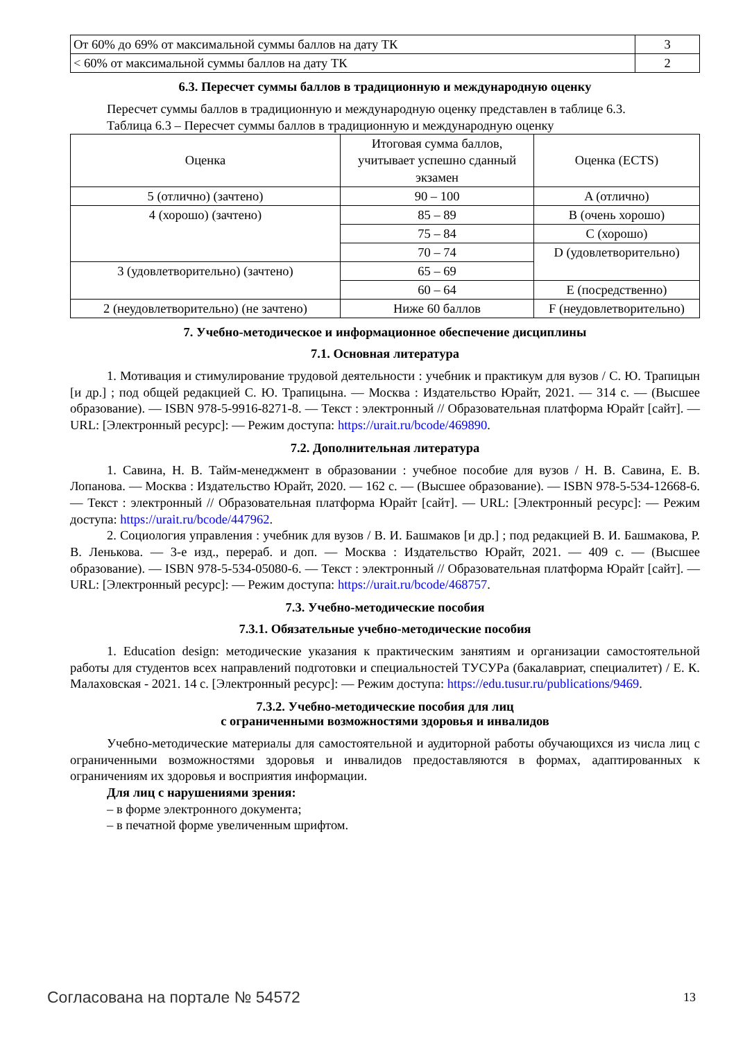| От 60% до 69% от максимальной суммы баллов на дату ТК | 3 |
| < 60% от максимальной суммы баллов на дату ТК | 2 |
6.3. Пересчет суммы баллов в традиционную и международную оценку
Пересчет суммы баллов в традиционную и международную оценку представлен в таблице 6.3.
Таблица 6.3 – Пересчет суммы баллов в традиционную и международную оценку
| Оценка | Итоговая сумма баллов, учитывает успешно сданный экзамен | Оценка (ECTS) |
| 5 (отлично) (зачтено) | 90 – 100 | A (отлично) |
| 4 (хорошо) (зачтено) | 85 – 89 | B (очень хорошо) |
| | 75 – 84 | C (хорошо) |
| | 70 – 74 | D (удовлетворительно) |
| 3 (удовлетворительно) (зачтено) | 65 – 69 | |
| | 60 – 64 | E (посредственно) |
| 2 (неудовлетворительно) (не зачтено) | Ниже 60 баллов | F (неудовлетворительно) |
7. Учебно-методическое и информационное обеспечение дисциплины
7.1. Основная литература
1. Мотивация и стимулирование трудовой деятельности : учебник и практикум для вузов / С. Ю. Трапицын [и др.] ; под общей редакцией С. Ю. Трапицына. — Москва : Издательство Юрайт, 2021. — 314 с. — (Высшее образование). — ISBN 978-5-9916-8271-8. — Текст : электронный // Образовательная платформа Юрайт [сайт]. — URL: [Электронный ресурс]: — Режим доступа: https://urait.ru/bcode/469890.
7.2. Дополнительная литература
1. Савина, Н. В. Тайм-менеджмент в образовании : учебное пособие для вузов / Н. В. Савина, Е. В. Лопанова. — Москва : Издательство Юрайт, 2020. — 162 с. — (Высшее образование). — ISBN 978-5-534-12668-6. — Текст : электронный // Образовательная платформа Юрайт [сайт]. — URL: [Электронный ресурс]: — Режим доступа: https://urait.ru/bcode/447962.
2. Социология управления : учебник для вузов / В. И. Башмаков [и др.] ; под редакцией В. И. Башмакова, Р. В. Ленькова. — 3-е изд., перераб. и доп. — Москва : Издательство Юрайт, 2021. — 409 с. — (Высшее образование). — ISBN 978-5-534-05080-6. — Текст : электронный // Образовательная платформа Юрайт [сайт]. — URL: [Электронный ресурс]: — Режим доступа: https://urait.ru/bcode/468757.
7.3. Учебно-методические пособия
7.3.1. Обязательные учебно-методические пособия
1. Education design: методические указания к практическим занятиям и организации самостоятельной работы для студентов всех направлений подготовки и специальностей ТУСУРа (бакалавриат, специалитет) / Е. К. Малаховская - 2021. 14 с. [Электронный ресурс]: — Режим доступа: https://edu.tusur.ru/publications/9469.
7.3.2. Учебно-методические пособия для лиц
с ограниченными возможностями здоровья и инвалидов
Учебно-методические материалы для самостоятельной и аудиторной работы обучающихся из числа лиц с ограниченными возможностями здоровья и инвалидов предоставляются в формах, адаптированных к ограничениям их здоровья и восприятия информации.
Для лиц с нарушениями зрения:
– в форме электронного документа;
– в печатной форме увеличенным шрифтом.
Согласована на портале № 54572 13